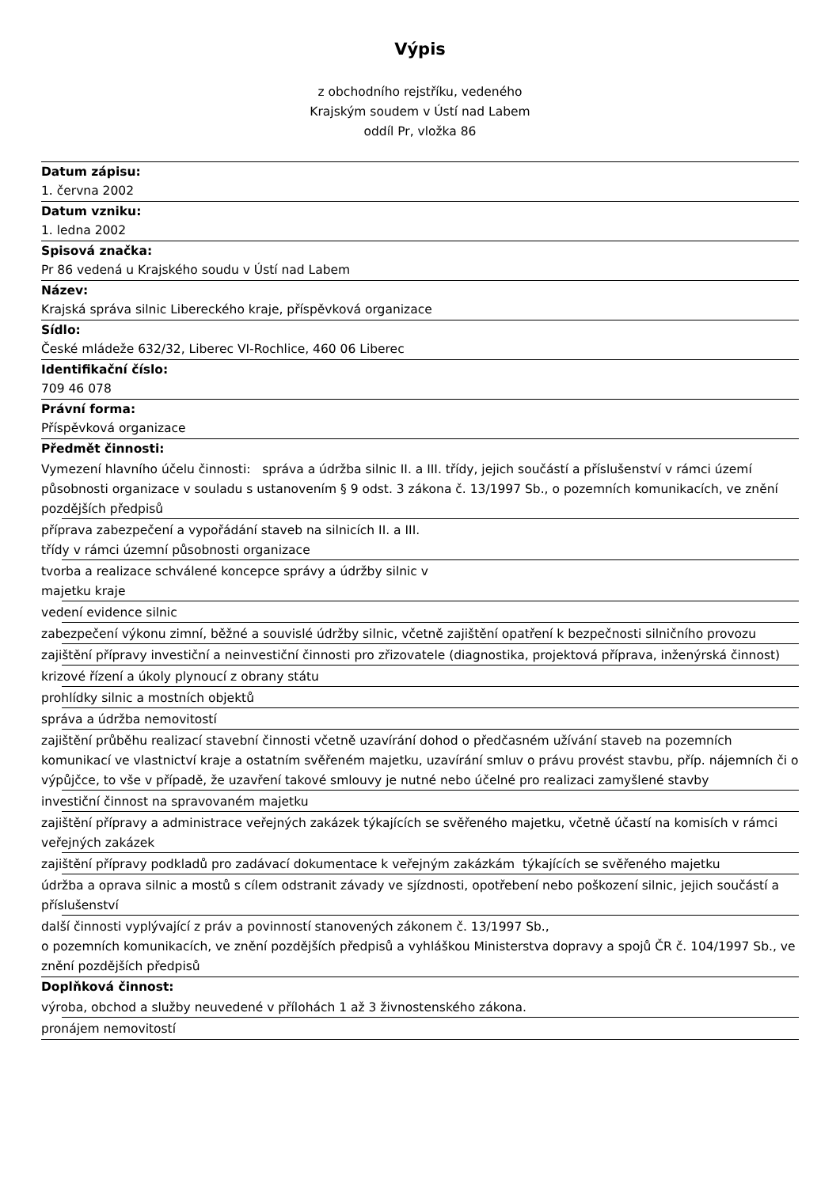Výpis
z obchodního rejstříku, vedeného
Krajským soudem v Ústí nad Labem
oddíl Pr, vložka 86
Datum zápisu:
1. června 2002
Datum vzniku:
1. ledna 2002
Spisová značka:
Pr 86 vedená u Krajského soudu v Ústí nad Labem
Název:
Krajská správa silnic Libereckého kraje, příspěvková organizace
Sídlo:
České mládeže 632/32, Liberec VI-Rochlice, 460 06 Liberec
Identifikační číslo:
709 46 078
Právní forma:
Příspěvková organizace
Předmět činnosti:
Vymezení hlavního účelu činnosti: správa a údržba silnic II. a III. třídy, jejich součástí a příslušenství v rámci území působnosti organizace v souladu s ustanovením § 9 odst. 3 zákona č. 13/1997 Sb., o pozemních komunikacích, ve znění pozdějších předpisů
příprava zabezpečení a vypořádání staveb na silnicích II. a III.
třídy v rámci územní působnosti organizace
tvorba a realizace schválené koncepce správy a údržby silnic v
majetku kraje
vedení evidence silnic
zabezpečení výkonu zimní, běžné a souvislé údržby silnic, včetně zajištění opatření k bezpečnosti silničního provozu
zajištění přípravy investiční a neinvestiční činnosti pro zřizovatele (diagnostika, projektová příprava, inženýrská činnost)
krizové řízení a úkoly plynoucí z obrany státu
prohlídky silnic a mostních objektů
správa a údržba nemovitostí
zajištění průběhu realizací stavební činnosti včetně uzavírání dohod o předčasném užívání staveb na pozemních komunikací ve vlastnictví kraje a ostatním svěřeném majetku, uzavírání smluv o právu provést stavbu, příp. nájemních či o výpůjčce, to vše v případě, že uzavření takové smlouvy je nutné nebo účelné pro realizaci zamyšlené stavby
investiční činnost na spravovaném majetku
zajištění přípravy a administrace veřejných zakázek týkajících se svěřeného majetku, včetně účastí na komisích v rámci veřejných zakázek
zajištění přípravy podkladů pro zadávací dokumentace k veřejným zakázkám týkajících se svěřeného majetku
údržba a oprava silnic a mostů s cílem odstranit závady ve sjízdnosti, opotřebení nebo poškození silnic, jejich součástí a příslušenství
další činnosti vyplývající z práv a povinností stanovených zákonem č. 13/1997 Sb.,
o pozemních komunikacích, ve znění pozdějších předpisů a vyhláškou Ministerstva dopravy a spojů ČR č. 104/1997 Sb., ve znění pozdějších předpisů
Doplňková činnost:
výroba, obchod a služby neuvedené v přílohách 1 až 3 živnostenského zákona.
pronájem nemovitostí